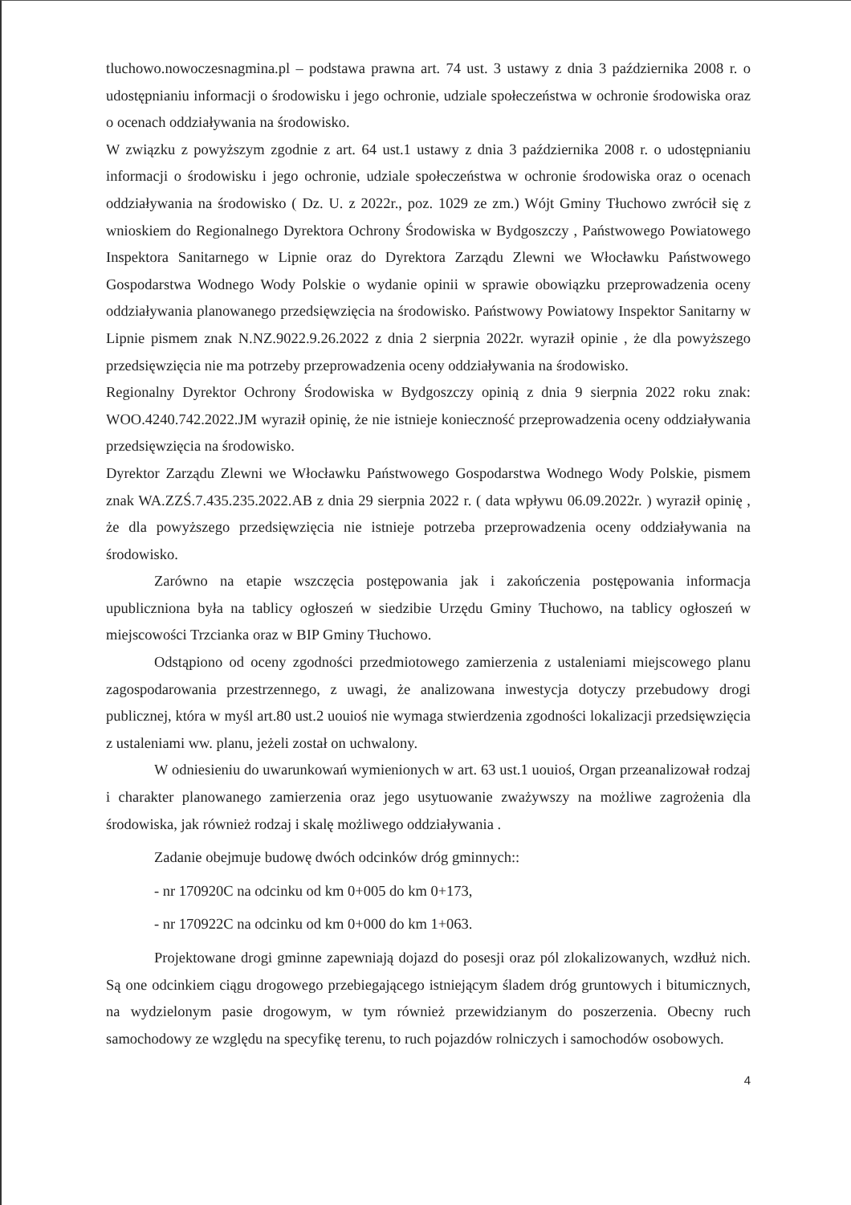tluchowo.nowoczesnagmina.pl – podstawa prawna art. 74 ust. 3 ustawy z dnia 3 października 2008 r. o udostępnianiu informacji o środowisku i jego ochronie, udziale społeczeństwa w ochronie środowiska oraz o ocenach oddziaływania na środowisko.
W związku z powyższym zgodnie z art. 64 ust.1 ustawy z dnia 3 października 2008 r. o udostępnianiu informacji o środowisku i jego ochronie, udziale społeczeństwa w ochronie środowiska oraz o ocenach oddziaływania na środowisko ( Dz. U. z 2022r., poz. 1029 ze zm.) Wójt Gminy Tłuchowo zwrócił się z wnioskiem do Regionalnego Dyrektora Ochrony Środowiska w Bydgoszczy , Państwowego Powiatowego Inspektora Sanitarnego w Lipnie oraz do Dyrektora Zarządu Zlewni we Włocławku Państwowego Gospodarstwa Wodnego Wody Polskie o wydanie opinii w sprawie obowiązku przeprowadzenia oceny oddziaływania planowanego przedsięwzięcia na środowisko. Państwowy Powiatowy Inspektor Sanitarny w Lipnie pismem znak N.NZ.9022.9.26.2022 z dnia 2 sierpnia 2022r. wyraził opinie , że dla powyższego przedsięwzięcia nie ma potrzeby przeprowadzenia oceny oddziaływania na środowisko.
Regionalny Dyrektor Ochrony Środowiska w Bydgoszczy opinią z dnia 9 sierpnia 2022 roku znak: WOO.4240.742.2022.JM wyraził opinię, że nie istnieje konieczność przeprowadzenia oceny oddziaływania przedsięwzięcia na środowisko.
Dyrektor Zarządu Zlewni we Włocławku Państwowego Gospodarstwa Wodnego Wody Polskie, pismem znak WA.ZZŚ.7.435.235.2022.AB z dnia 29 sierpnia 2022 r. ( data wpływu 06.09.2022r. ) wyraził opinię , że dla powyższego przedsięwzięcia nie istnieje potrzeba przeprowadzenia oceny oddziaływania na środowisko.
Zarówno na etapie wszczęcia postępowania jak i zakończenia postępowania informacja upubliczniona była na tablicy ogłoszeń w siedzibie Urzędu Gminy Tłuchowo, na tablicy ogłoszeń w miejscowości Trzcianka oraz w BIP Gminy Tłuchowo.
Odstąpiono od oceny zgodności przedmiotowego zamierzenia z ustaleniami miejscowego planu zagospodarowania przestrzennego, z uwagi, że analizowana inwestycja dotyczy przebudowy drogi publicznej, która w myśl art.80 ust.2 uouioś nie wymaga stwierdzenia zgodności lokalizacji przedsięwzięcia z ustaleniami ww. planu, jeżeli został on uchwalony.
W odniesieniu do uwarunkowań wymienionych w art. 63 ust.1 uouioś, Organ przeanalizował rodzaj i charakter planowanego zamierzenia oraz jego usytuowanie zważywszy na możliwe zagrożenia dla środowiska, jak również rodzaj i skalę możliwego oddziaływania .
Zadanie obejmuje budowę dwóch odcinków dróg gminnych::
- nr 170920C na odcinku od km 0+005 do km 0+173,
- nr 170922C na odcinku od km 0+000 do km 1+063.
Projektowane drogi gminne zapewniają dojazd do posesji oraz pól zlokalizowanych, wzdłuż nich. Są one odcinkiem ciągu drogowego przebiegającego istniejącym śladem dróg gruntowych i bitumicznych, na wydzielonym pasie drogowym, w tym również przewidzianym do poszerzenia. Obecny ruch samochodowy ze względu na specyfikę terenu, to ruch pojazdów rolniczych i samochodów osobowych.
4